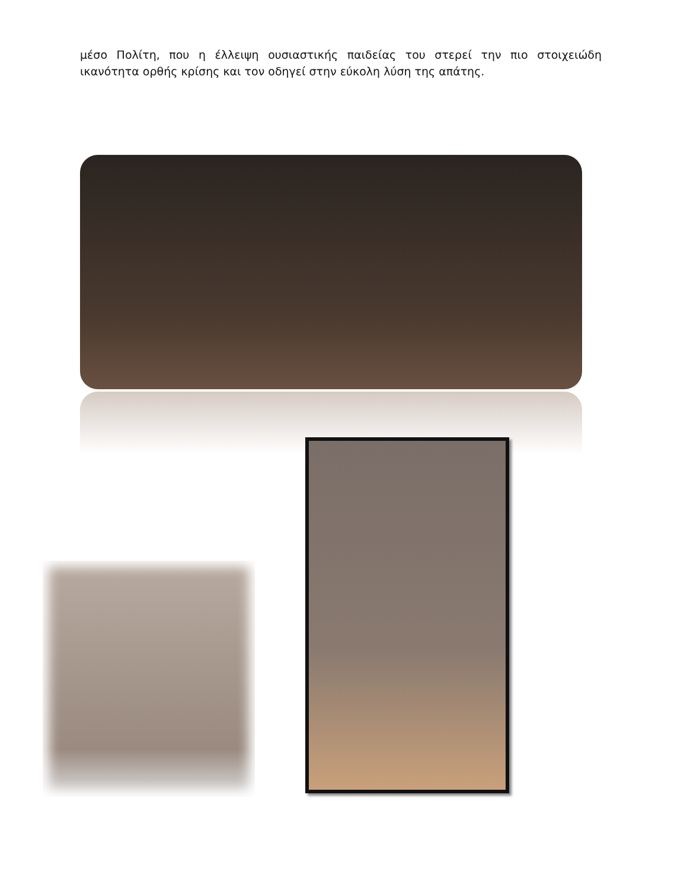μέσο Πολίτη, που η έλλειψη ουσιαστικής παιδείας του στερεί την πιο στοιχειώδη ικανότητα ορθής κρίσης και τον οδηγεί στην εύκολη λύση της απάτης.